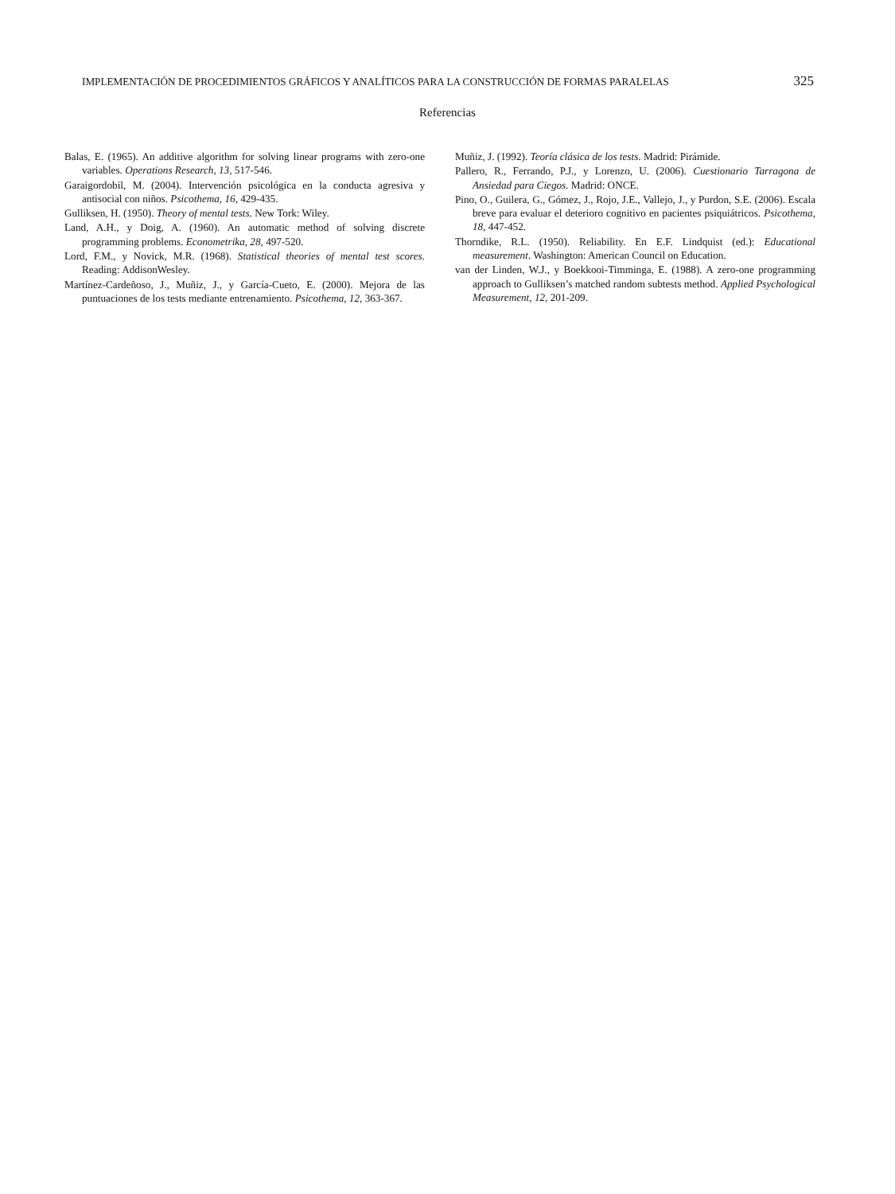IMPLEMENTACIÓN DE PROCEDIMIENTOS GRÁFICOS Y ANALÍTICOS PARA LA CONSTRUCCIÓN DE FORMAS PARALELAS 325
Referencias
Balas, E. (1965). An additive algorithm for solving linear programs with zero-one variables. Operations Research, 13, 517-546.
Garaigordobil, M. (2004). Intervención psicológica en la conducta agresiva y antisocial con niños. Psicothema, 16, 429-435.
Gulliksen, H. (1950). Theory of mental tests. New Tork: Wiley.
Land, A.H., y Doig, A. (1960). An automatic method of solving discrete programming problems. Econometrika, 28, 497-520.
Lord, F.M., y Novick, M.R. (1968). Statistical theories of mental test scores. Reading: AddisonWesley.
Martínez-Cardeñoso, J., Muñiz, J., y García-Cueto, E. (2000). Mejora de las puntuaciones de los tests mediante entrenamiento. Psicothema, 12, 363-367.
Muñiz, J. (1992). Teoría clásica de los tests. Madrid: Pirámide.
Pallero, R., Ferrando, P.J., y Lorenzo, U. (2006). Cuestionario Tarragona de Ansiedad para Ciegos. Madrid: ONCE.
Pino, O., Guilera, G., Gómez, J., Rojo, J.E., Vallejo, J., y Purdon, S.E. (2006). Escala breve para evaluar el deterioro cognitivo en pacientes psiquiátricos. Psicothema, 18, 447-452.
Thorndike, R.L. (1950). Reliability. En E.F. Lindquist (ed.): Educational measurement. Washington: American Council on Education.
van der Linden, W.J., y Boekkooi-Timminga, E. (1988). A zero-one programming approach to Gulliksen’s matched random subtests method. Applied Psychological Measurement, 12, 201-209.